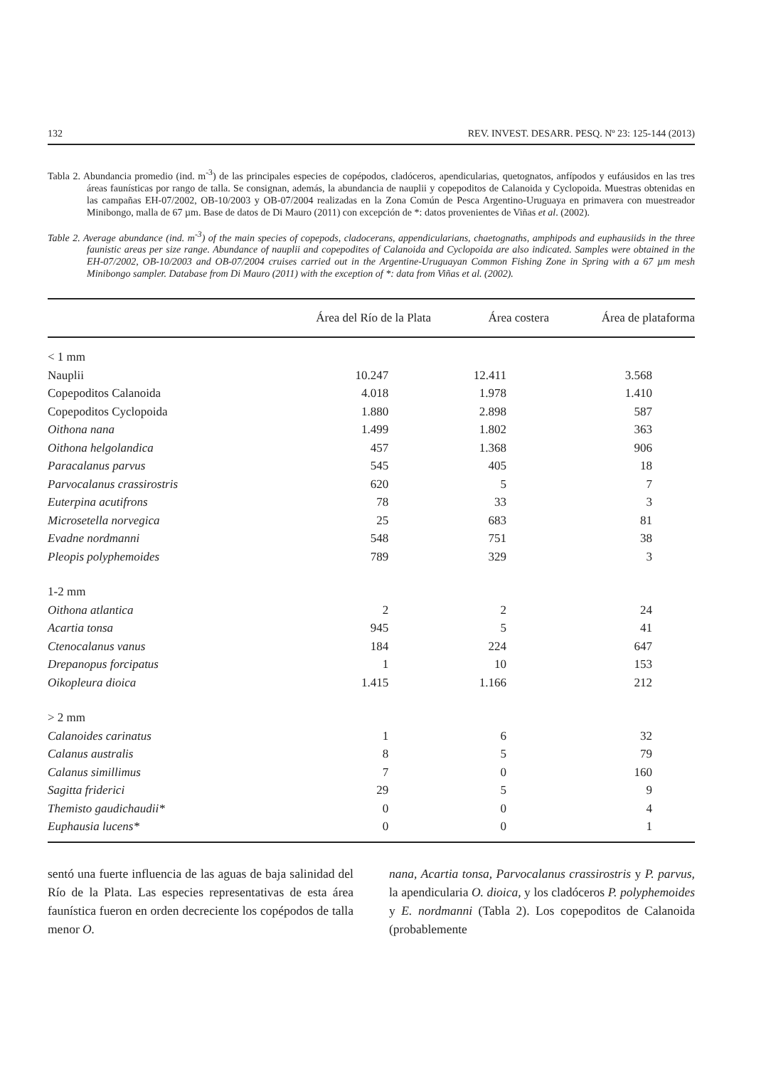132 REV. INVEST. DESARR. PESQ. Nº 23: 125-144 (2013)
Tabla 2. Abundancia promedio (ind. m<sup>-3</sup>) de las principales especies de copépodos, cladóceros, apendicularias, quetognatos, anfípodos y eufáusidos en las tres áreas faunísticas por rango de talla. Se consignan, además, la abundancia de nauplii y copepoditos de Calanoida y Cyclopoida. Muestras obtenidas en las campañas EH-07/2002, OB-10/2003 y OB-07/2004 realizadas en la Zona Común de Pesca Argentino-Uruguaya en primavera con muestreador Minibongo, malla de 67 µm. Base de datos de Di Mauro (2011) con excepción de *: datos provenientes de Viñas et al. (2002).
Table 2. Average abundance (ind. m<sup>-3</sup>) of the main species of copepods, cladocerans, appendicularians, chaetognaths, amphipods and euphausiids in the three faunistic areas per size range. Abundance of nauplii and copepodites of Calanoida and Cyclopoida are also indicated. Samples were obtained in the EH-07/2002, OB-10/2003 and OB-07/2004 cruises carried out in the Argentine-Uruguayan Common Fishing Zone in Spring with a 67 µm mesh Minibongo sampler. Database from Di Mauro (2011) with the exception of *: data from Viñas et al. (2002).
| | Área del Río de la Plata | Área costera | Área de plataforma |
| --- | --- | --- | --- |
| < 1 mm | | | |
| Nauplii | 10.247 | 12.411 | 3.568 |
| Copepoditos Calanoida | 4.018 | 1.978 | 1.410 |
| Copepoditos Cyclopoida | 1.880 | 2.898 | 587 |
| Oithona nana | 1.499 | 1.802 | 363 |
| Oithona helgolandica | 457 | 1.368 | 906 |
| Paracalanus parvus | 545 | 405 | 18 |
| Parvocalanus crassirostris | 620 | 5 | 7 |
| Euterpina acutifrons | 78 | 33 | 3 |
| Microsetella norvegica | 25 | 683 | 81 |
| Evadne nordmanni | 548 | 751 | 38 |
| Pleopis polyphemoides | 789 | 329 | 3 |
| 1-2 mm | | | |
| Oithona atlantica | 2 | 2 | 24 |
| Acartia tonsa | 945 | 5 | 41 |
| Ctenocalanus vanus | 184 | 224 | 647 |
| Drepanopus forcipatus | 1 | 10 | 153 |
| Oikopleura dioica | 1.415 | 1.166 | 212 |
| > 2 mm | | | |
| Calanoides carinatus | 1 | 6 | 32 |
| Calanus australis | 8 | 5 | 79 |
| Calanus simillimus | 7 | 0 | 160 |
| Sagitta friderici | 29 | 5 | 9 |
| Themisto gaudichaudii* | 0 | 0 | 4 |
| Euphausia lucens* | 0 | 0 | 1 |
sentó una fuerte influencia de las aguas de baja salinidad del Río de la Plata. Las especies representativas de esta área faunística fueron en orden decreciente los copépodos de talla menor O.
nana, Acartia tonsa, Parvocalanus crassirostris y P. parvus, la apendicularia O. dioica, y los cladóceros P. polyphemoides y E. nordmanni (Tabla 2). Los copepoditos de Calanoida (probablemente